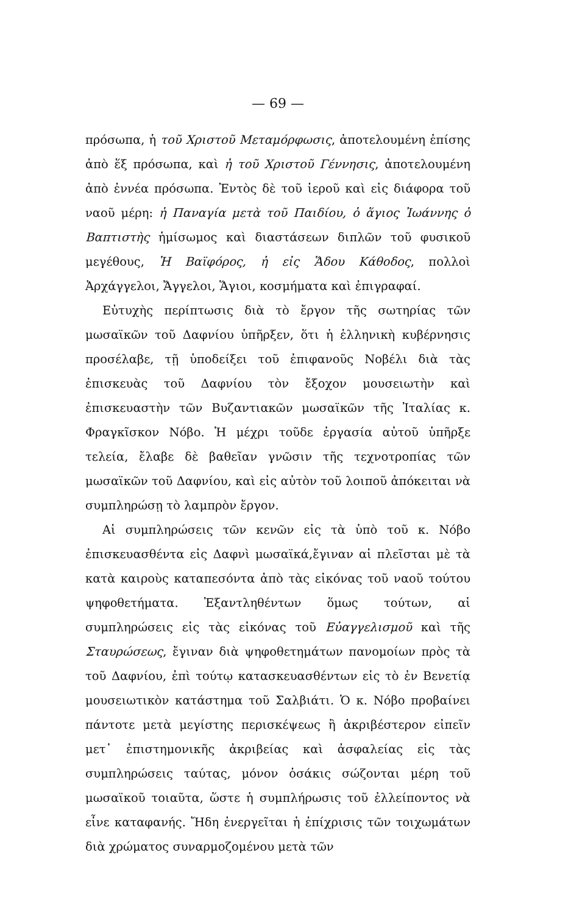— 69 —
πρόσωπα, ἡ τοῦ Χριστοῦ Μεταμόρφωσις, ἀποτελουμένη ἐπίσης ἀπὸ ἕξ πρόσωπα, καὶ ἡ τοῦ Χριστοῦ Γέννησις, ἀποτελουμένη ἀπὸ ἐννέα πρόσωπα. Ἐντὸς δὲ τοῦ ἱεροῦ καὶ εἰς διάφορα τοῦ ναοῦ μέρη: ἡ Παναγία μετὰ τοῦ Παιδίου, ὁ ἅγιος Ἰωάννης ὁ Βαπτιστὴς ἡμίσωμος καὶ διαστάσεων διπλῶν τοῦ φυσικοῦ μεγέθους, Ἡ Βαϊφόρος, ἡ εἰς Ἅδου Κάθοδος, πολλοὶ Ἀρχάγγελοι, Ἄγγελοι, Ἅγιοι, κοσμήματα καὶ ἐπιγραφαί.
Εὐτυχὴς περίπτωσις διὰ τὸ ἔργον τῆς σωτηρίας τῶν μωσαϊκῶν τοῦ Δαφνίου ὑπῆρξεν, ὅτι ἡ ἑλληνικὴ κυβέρνησις προσέλαβε, τῇ ὑποδείξει τοῦ ἐπιφανοῦς Νοβέλι διὰ τὰς ἐπισκευὰς τοῦ Δαφνίου τὸν ἔξοχον μουσειωτὴν καὶ ἐπισκευαστὴν τῶν Βυζαντιακῶν μωσαϊκῶν τῆς Ἰταλίας κ. Φραγκῖσκον Νόβο. Ἡ μέχρι τοῦδε ἐργασία αὐτοῦ ὑπῆρξε τελεία, ἔλαβε δὲ βαθεῖαν γνῶσιν τῆς τεχνοτροπίας τῶν μωσαϊκῶν τοῦ Δαφνίου, καὶ εἰς αὐτὸν τοῦ λοιποῦ ἀπόκειται νὰ συμπληρώσῃ τὸ λαμπρὸν ἔργον.
Αἱ συμπληρώσεις τῶν κενῶν εἰς τὰ ὑπὸ τοῦ κ. Νόβο ἐπισκευασθέντα εἰς Δαφνὶ μωσαϊκά,ἔγιναν αἱ πλεῖσται μὲ τὰ κατὰ καιροὺς καταπεσόντα ἀπὸ τὰς εἰκόνας τοῦ ναοῦ τούτου ψηφοθετήματα. Ἐξαντληθέντων ὅμως τούτων, αἱ συμπληρώσεις εἰς τὰς εἰκόνας τοῦ Εὐαγγελισμοῦ καὶ τῆς Σταυρώσεως, ἔγιναν διὰ ψηφοθετημάτων πανομοίων πρὸς τὰ τοῦ Δαφνίου, ἐπὶ τούτῳ κατασκευασθέντων εἰς τὸ ἐν Βενετίᾳ μουσειωτικὸν κατάστημα τοῦ Σαλβιάτι. Ὁ κ. Νόβο προβαίνει πάντοτε μετὰ μεγίστης περισκέψεως ἢ ἀκριβέστερον εἰπεῖν μετ᾽ ἐπιστημονικῆς ἀκριβείας καὶ ἀσφαλείας εἰς τὰς συμπληρώσεις ταύτας, μόνον ὁσάκις σώζονται μέρη τοῦ μωσαϊκοῦ τοιαῦτα, ὥστε ἡ συμπλήρωσις τοῦ ἐλλείποντος νὰ εἶνε καταφανής. Ἤδη ἐνεργεῖται ἡ ἐπίχρισις τῶν τοιχωμάτων διὰ χρώματος συναρμοζομένου μετὰ τῶν